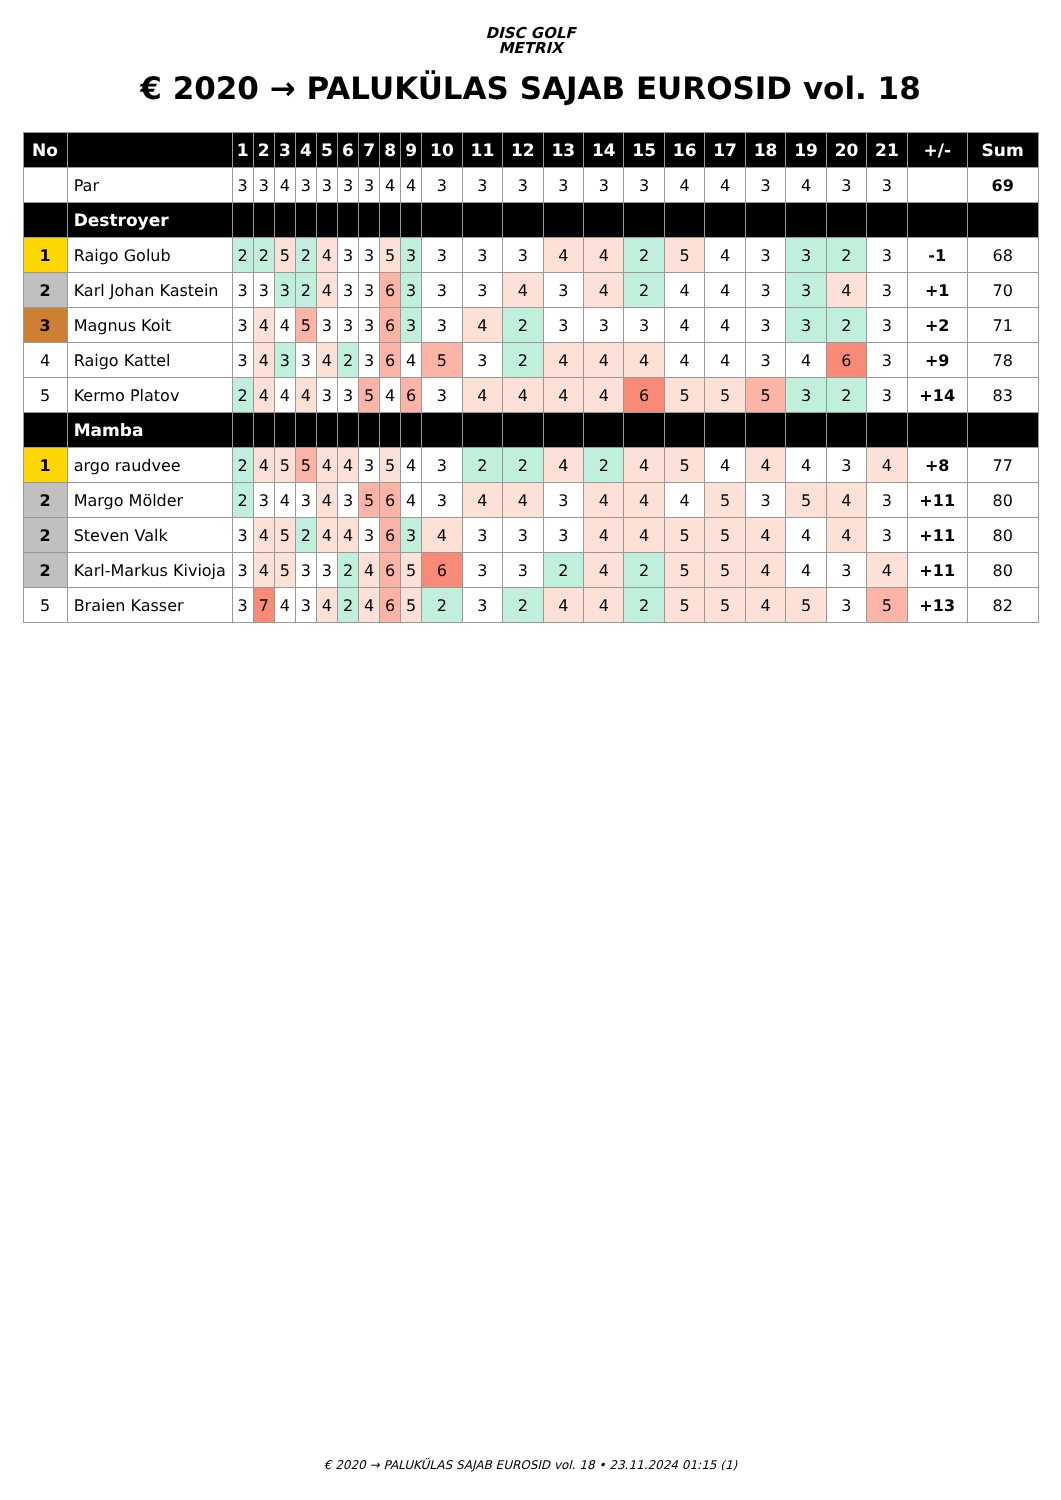DISC GOLF
METRIX
€ 2020 → PALUKÜLAS SAJAB EUROSID vol. 18
| No | | 1 | 2 | 3 | 4 | 5 | 6 | 7 | 8 | 9 | 10 | 11 | 12 | 13 | 14 | 15 | 16 | 17 | 18 | 19 | 20 | 21 | +/- | Sum |
| --- | --- | --- | --- | --- | --- | --- | --- | --- | --- | --- | --- | --- | --- | --- | --- | --- | --- | --- | --- | --- | --- | --- | --- | --- |
| | Par | 3 | 3 | 4 | 3 | 3 | 3 | 3 | 4 | 4 | 3 | 3 | 3 | 3 | 3 | 3 | 4 | 4 | 3 | 4 | 3 | 3 | | 69 |
| | Destroyer | | | | | | | | | | | | | | | | | | | | | | | |
| 1 | Raigo Golub | 2 | 2 | 5 | 2 | 4 | 3 | 3 | 5 | 3 | 3 | 3 | 3 | 4 | 4 | 2 | 5 | 4 | 3 | 3 | 2 | 3 | -1 | 68 |
| 2 | Karl Johan Kastein | 3 | 3 | 3 | 2 | 4 | 3 | 3 | 6 | 3 | 3 | 3 | 4 | 3 | 4 | 2 | 4 | 4 | 3 | 3 | 4 | 3 | +1 | 70 |
| 3 | Magnus Koit | 3 | 4 | 4 | 5 | 3 | 3 | 3 | 6 | 3 | 3 | 4 | 2 | 3 | 3 | 3 | 4 | 4 | 3 | 3 | 2 | 3 | +2 | 71 |
| 4 | Raigo Kattel | 3 | 4 | 3 | 3 | 4 | 2 | 3 | 6 | 4 | 5 | 3 | 2 | 4 | 4 | 4 | 4 | 4 | 3 | 4 | 6 | 3 | +9 | 78 |
| 5 | Kermo Platov | 2 | 4 | 4 | 4 | 3 | 3 | 5 | 4 | 6 | 3 | 4 | 4 | 4 | 4 | 6 | 5 | 5 | 5 | 3 | 2 | 3 | +14 | 83 |
| | Mamba | | | | | | | | | | | | | | | | | | | | | | | |
| 1 | argo raudvee | 2 | 4 | 5 | 5 | 4 | 4 | 3 | 5 | 4 | 3 | 2 | 2 | 4 | 2 | 4 | 5 | 4 | 4 | 4 | 3 | 4 | +8 | 77 |
| 2 | Margo Mölder | 2 | 3 | 4 | 3 | 4 | 3 | 5 | 6 | 4 | 3 | 4 | 4 | 3 | 4 | 4 | 4 | 5 | 3 | 5 | 4 | 3 | +11 | 80 |
| 2 | Steven Valk | 3 | 4 | 5 | 2 | 4 | 4 | 3 | 6 | 3 | 4 | 3 | 3 | 3 | 4 | 4 | 5 | 5 | 4 | 4 | 4 | 3 | +11 | 80 |
| 2 | Karl-Markus Kivioja | 3 | 4 | 5 | 3 | 3 | 2 | 4 | 6 | 5 | 6 | 3 | 3 | 2 | 4 | 2 | 5 | 5 | 4 | 4 | 3 | 4 | +11 | 80 |
| 5 | Braien Kasser | 3 | 7 | 4 | 3 | 4 | 2 | 4 | 6 | 5 | 2 | 3 | 2 | 4 | 4 | 2 | 5 | 5 | 4 | 5 | 3 | 5 | +13 | 82 |
€ 2020 → PALUKÜLAS SAJAB EUROSID vol. 18 • 23.11.2024 01:15 (1)